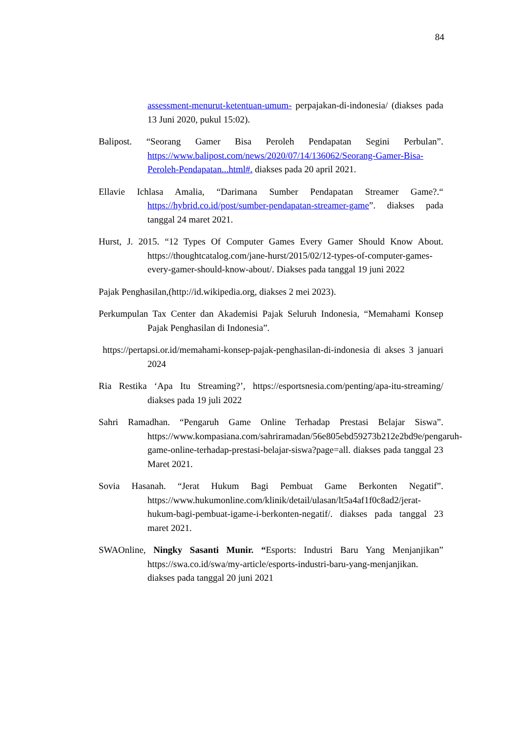84
assessment-menurut-ketentuan-umum- perpajakan-di-indonesia/ (diakses pada 13 Juni 2020, pukul 15:02).
Balipost. “Seorang Gamer Bisa Peroleh Pendapatan Segini Perbulan”. https://www.balipost.com/news/2020/07/14/136062/Seorang-Gamer-Bisa-Peroleh-Pendapatan...html#. diakses pada 20 april 2021.
Ellavie Ichlasa Amalia, “Darimana Sumber Pendapatan Streamer Game?.“ https://hybrid.co.id/post/sumber-pendapatan-streamer-game”. diakses pada tanggal 24 maret 2021.
Hurst, J. 2015. “12 Types Of Computer Games Every Gamer Should Know About. https://thoughtcatalog.com/jane-hurst/2015/02/12-types-of-computer-games-every-gamer-should-know-about/. Diakses pada tanggal 19 juni 2022
Pajak Penghasilan,(http://id.wikipedia.org, diakses 2 mei 2023).
Perkumpulan Tax Center dan Akademisi Pajak Seluruh Indonesia, “Memahami Konsep Pajak Penghasilan di Indonesia”.
https://pertapsi.or.id/memahami-konsep-pajak-penghasilan-di-indonesia di akses 3 januari 2024
Ria Restika ‘Apa Itu Streaming?’, https://esportsnesia.com/penting/apa-itu-streaming/ diakses pada 19 juli 2022
Sahri Ramadhan. “Pengaruh Game Online Terhadap Prestasi Belajar Siswa”. https://www.kompasiana.com/sahriramadan/56e805ebd59273b212e2bd9e/pengaruh-game-online-terhadap-prestasi-belajar-siswa?page=all. diakses pada tanggal 23 Maret 2021.
Sovia Hasanah. “Jerat Hukum Bagi Pembuat Game Berkonten Negatif”. https://www.hukumonline.com/klinik/detail/ulasan/lt5a4af1f0c8ad2/jerat-hukum-bagi-pembuat-igame-i-berkonten-negatif/. diakses pada tanggal 23 maret 2021.
SWAOnline, Ningky Sasanti Munir. “Esports: Industri Baru Yang Menjanjikan” https://swa.co.id/swa/my-article/esports-industri-baru-yang-menjanjikan. diakses pada tanggal 20 juni 2021